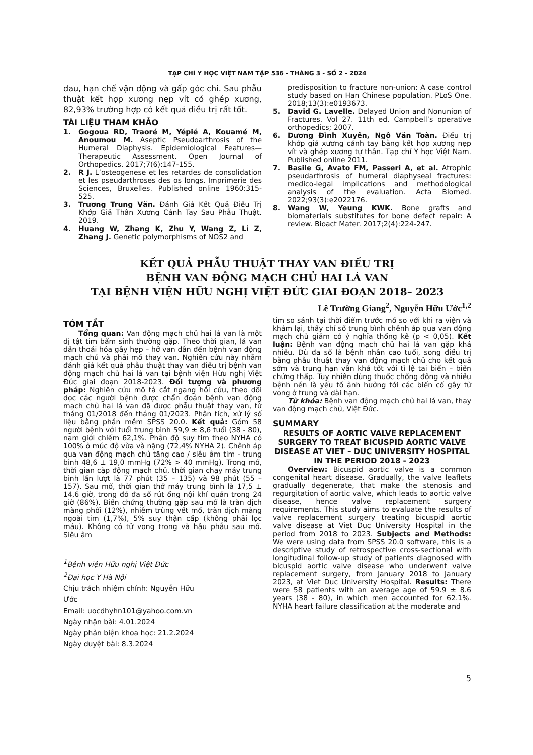TẠP CHÍ Y HỌC VIỆT NAM TẬP 536 - THÁNG 3 - SỐ 2 - 2024
đau, hạn chế vận động và gấp góc chi. Sau phẫu thuật kết hợp xương nẹp vít có ghép xương, 82,93% trường hợp có kết quả điều trị rất tốt.
TÀI LIỆU THAM KHẢO
1. Gogoua RD, Traoré M, Yépié A, Kouamé M, Anoumou M. Aseptic Pseudoarthrosis of the Humeral Diaphysis. Epidemiological Features—Therapeutic Assessment. Open Journal of Orthopedics. 2017;7(6):147-155.
2. R J. L’osteogenese et les retardes de consolidation et les pseudarthroses des os longs. Imprimerie des Sciences, Bruxelles. Published online 1960:315-525.
3. Trương Trung Văn. Đánh Giá Kết Quả Điều Trị Khớp Giả Thân Xương Cánh Tay Sau Phẫu Thuật. 2019.
4. Huang W, Zhang K, Zhu Y, Wang Z, Li Z, Zhang J. Genetic polymorphisms of NOS2 and
predisposition to fracture non-union: A case control study based on Han Chinese population. PLoS One. 2018;13(3):e0193673.
5. David G. Lavelle. Delayed Union and Nonunion of Fractures. Vol 27. 11th ed. Campbell’s operative orthopedics; 2007.
6. Dương Đình Xuyên, Ngô Văn Toàn. Điều trị khớp giả xương cánh tay bằng kết hợp xương nẹp vít và ghép xương tự thân. Tạp chí Y học Việt Nam. Published online 2011.
7. Basile G, Avato FM, Passeri A, et al. Atrophic pseudarthrosis of humeral diaphyseal fractures: medico-legal implications and methodological analysis of the evaluation. Acta Biomed. 2022;93(3):e2022176.
8. Wang W, Yeung KWK. Bone grafts and biomaterials substitutes for bone defect repair: A review. Bioact Mater. 2017;2(4):224-247.
KẾT QUẢ PHẪU THUẬT THAY VAN ĐIỀU TRỊ
BỆNH VAN ĐỘNG MẠCH CHỦ HAI LÁ VAN
TẠI BỆNH VIỆN HỮU NGHỊ VIỆT ĐỨC GIAI ĐOẠN 2018– 2023
Lê Trường Giang<sup>2</sup>, Nguyễn Hữu Ước<sup>1,2</sup>
TÓM TẮT
Tổng quan: Van động mạch chủ hai lá van là một dị tật tim bẩm sinh thường gặp. Theo thời gian, lá van dần thoái hóa gây hẹp – hở van dẫn đến bệnh van động mạch chủ và phải mổ thay van. Nghiên cứu này nhằm đánh giá kết quả phẫu thuật thay van điều trị bệnh van động mạch chủ hai lá van tại bệnh viện Hữu nghị Việt Đức giai đoạn 2018-2023. Đối tượng và phương pháp: Nghiên cứu mô tả cắt ngang hồi cứu, theo dõi dọc các người bệnh được chẩn đoán bệnh van động mạch chủ hai lá van đã được phẫu thuật thay van, từ tháng 01/2018 đến tháng 01/2023. Phân tích, xử lý số liệu bằng phần mềm SPSS 20.0. Kết quả: Gồm 58 người bệnh với tuổi trung bình 59,9 ± 8,6 tuổi (38 - 80), nam giới chiếm 62,1%. Phân độ suy tim theo NYHA có 100% ở mức độ vừa và nặng (72,4% NYHA 2). Chênh áp qua van động mạch chủ tăng cao / siêu âm tim - trung bình 48,6 ± 19,0 mmHg (72% > 40 mmHg). Trong mổ, thời gian cặp động mạch chủ, thời gian chạy máy trung bình lần lượt là 77 phút (35 – 135) và 98 phút (55 – 157). Sau mổ, thời gian thở máy trung bình là 17,5 ± 14,6 giờ, trong đó đa số rút ống nội khí quản trong 24 giờ (86%). Biến chứng thường gặp sau mổ là tràn dịch màng phổi (12%), nhiễm trùng vết mổ, tràn dịch màng ngoài tim (1,7%), 5% suy thận cấp (không phải lọc máu). Không có tử vong trong và hậu phẫu sau mổ. Siêu âm
<sup>1</sup> Bệnh viện Hữu nghị Việt Đức
<sup>2</sup> Đại học Y Hà Nội
Chịu trách nhiệm chính: Nguyễn Hữu Ước
Email: uocdhyhn101@yahoo.com.vn
Ngày nhận bài: 4.01.2024
Ngày phản biện khoa học: 21.2.2024
Ngày duyệt bài: 8.3.2024
tim so sánh tại thời điểm trước mổ so với khi ra viện và khám lại, thấy chỉ số trung bình chênh áp qua van động mạch chủ giảm có ý nghĩa thống kê (p < 0,05). Kết luận: Bệnh van động mạch chủ hai lá van gặp khá nhiều. Dù đa số là bệnh nhân cao tuổi, song điều trị bằng phẫu thuật thay van động mạch chủ cho kết quả sớm và trung hạn vẫn khá tốt với tỉ lệ tai biến – biến chứng thấp. Tuy nhiên dùng thuốc chống đông và nhiều bệnh nền là yếu tố ảnh hưởng tới các biến cố gây tử vong ở trung và dài hạn.
Từ khóa: Bệnh van động mạch chủ hai lá van, thay van động mạch chủ, Việt Đức.
SUMMARY
RESULTS OF AORTIC VALVE REPLACEMENT SURGERY TO TREAT BICUSPID AORTIC VALVE DISEASE AT VIET – DUC UNIVERSITY HOSPITAL IN THE PERIOD 2018 - 2023
Overview: Bicuspid aortic valve is a common congenital heart disease. Gradually, the valve leaflets gradually degenerate, that make the stenosis and regurgitation of aortic valve, which leads to aortic valve disease, hence valve replacement surgery requirements. This study aims to evaluate the results of valve replacement surgery treating bicuspid aortic valve disease at Viet Duc University Hospital in the period from 2018 to 2023. Subjects and Methods: We were using data from SPSS 20.0 software, this is a descriptive study of retrospective cross-sectional with longitudinal follow-up study of patients diagnosed with bicuspid aortic valve disease who underwent valve replacement surgery, from January 2018 to January 2023, at Viet Duc University Hospital. Results: There were 58 patients with an average age of 59.9 ± 8.6 years (38 - 80), in which men accounted for 62.1%. NYHA heart failure classification at the moderate and
5